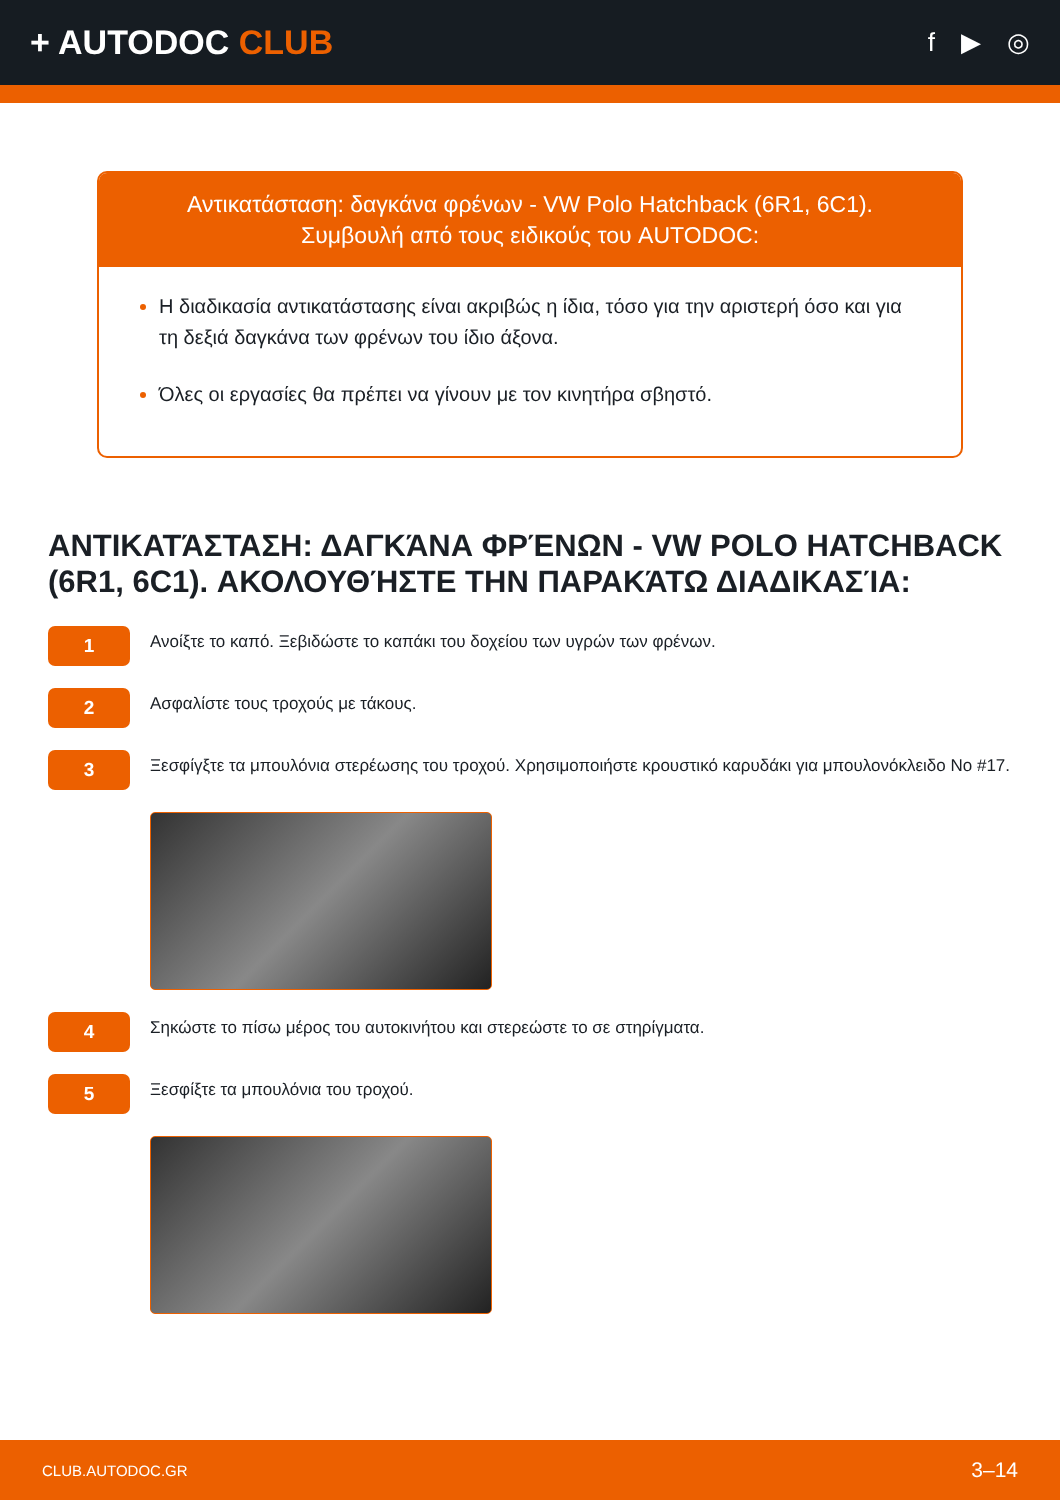+ AUTODOC CLUB
f ▶ ◎
Αντικατάσταση: δαγκάνα φρένων - VW Polo Hatchback (6R1, 6C1).
Συμβουλή από τους ειδικούς του AUTODOC:
Η διαδικασία αντικατάστασης είναι ακριβώς η ίδια, τόσο για την αριστερή όσο και για τη δεξιά δαγκάνα των φρένων του ίδιο άξονα.
Όλες οι εργασίες θα πρέπει να γίνουν με τον κινητήρα σβηστό.
ΑΝΤΙΚΑΤΆΣΤΑΣΗ: ΔΑΓΚΆΝΑ ΦΡΈΝΩΝ - VW POLO HATCHBACK (6R1, 6C1). ΑΚΟΛΟΥΘΉΣΤΕ ΤΗΝ ΠΑΡΑΚΆΤΩ ΔΙΑΔΙΚΑΣΊΑ:
1
Ανοίξτε το καπό. Ξεβιδώστε το καπάκι του δοχείου των υγρών των φρένων.
2
Ασφαλίστε τους τροχούς με τάκους.
3
Ξεσφίγξτε τα μπουλόνια στερέωσης του τροχού. Χρησιμοποιήστε κρουστικό καρυδάκι για μπουλονόκλειδο No #17.
4
Σηκώστε το πίσω μέρος του αυτοκινήτου και στερεώστε το σε στηρίγματα.
5
Ξεσφίξτε τα μπουλόνια του τροχού.
CLUB.AUTODOC.GR 3–14